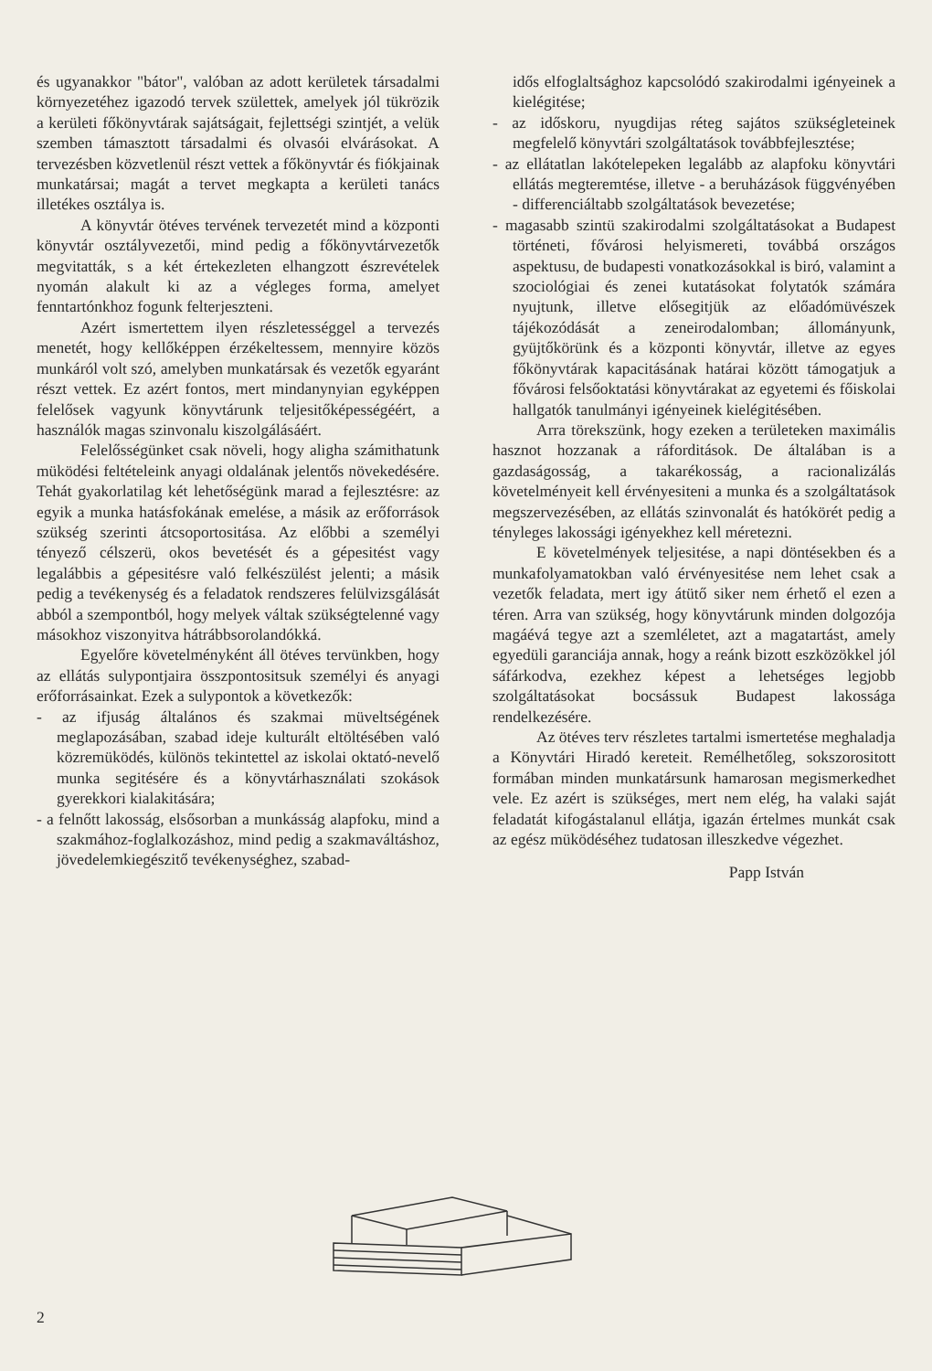és ugyanakkor "bátor", valóban az adott kerületek társadalmi környezetéhez igazodó tervek születtek, amelyek jól tükrözik a kerületi főkönyvtárak sajátságait, fejlettségi szintjét, a velük szemben támasztott társadalmi és olvasói elvárásokat. A tervezésben közvetlenül részt vettek a főkönyvtár és fiókjainak munkatársai; magát a tervet megkapta a kerületi tanács illetékes osztálya is.
A könyvtár ötéves tervének tervezetét mind a központi könyvtár osztályvezetői, mind pedig a főkönyvtárvezetők megvitatták, s a két értekezleten elhangzott észrevételek nyomán alakult ki az a végleges forma, amelyet fenntartónkhoz fogunk felterjeszteni.
Azért ismertettem ilyen részletességgel a tervezés menetét, hogy kellőképpen érzékeltessem, mennyire közös munkáról volt szó, amelyben munkatársak és vezetők egyaránt részt vettek. Ez azért fontos, mert mindanynyian egyképpen felelősek vagyunk könyvtárunk teljesitőképességéért, a használók magas szinvonalu kiszolgálásáért.
Felelősségünket csak növeli, hogy aligha számithatunk müködési feltételeink anyagi oldalának jelentős növekedésére. Tehát gyakorlatilag két lehetőségünk marad a fejlesztésre: az egyik a munka hatásfokának emelése, a másik az erőforrások szükség szerinti átcsoportositása. Az előbbi a személyi tényező célszerü, okos bevetését és a gépesitést vagy legalábbis a gépesitésre való felkészülést jelenti; a másik pedig a tevékenység és a feladatok rendszeres felülvizsgálását abból a szempontból, hogy melyek váltak szükségtelenné vagy másokhoz viszonyitva hátrábbsorolandókká.
Egyelőre követelményként áll ötéves tervünkben, hogy az ellátás sulypontjaira összpontositsuk személyi és anyagi erőforrásainkat. Ezek a sulypontok a következők:
- az ifjuság általános és szakmai müveltségének meglapozásában, szabad ideje kulturált eltöltésében való közremüködés, különös tekintettel az iskolai oktató-nevelő munka segitésére és a könyvtárhasználati szokások gyerekkori kialakitására;
- a felnőtt lakosság, elsősorban a munkásság alapfoku, mind a szakmához-foglalkozáshoz, mind pedig a szakmaváltáshoz, jövedelemkiegészitő tevékenységhez, szabad-
idős elfoglaltsághoz kapcsolódó szakirodalmi igényeinek a kielégitése;
- az időskoru, nyugdijas réteg sajátos szükségleteinek megfelelő könyvtári szolgáltatások továbbfejlesztése;
- az ellátatlan lakótelepeken legalább az alapfoku könyvtári ellátás megteremtése, illetve - a beruházások függvényében - differenciáltabb szolgáltatások bevezetése;
- magasabb szintü szakirodalmi szolgáltatásokat a Budapest történeti, fővárosi helyismereti, továbbá országos aspektusu, de budapesti vonatkozásokkal is biró, valamint a szociológiai és zenei kutatásokat folytatók számára nyujtunk, illetve elősegitjük az előadómüvészek tájékozódását a zeneirodalomban; állományunk, gyüjtőkörünk és a központi könyvtár, illetve az egyes főkönyvtárak kapacitásának határai között támogatjuk a fővárosi felsőoktatási könyvtárakat az egyetemi és főiskolai hallgatók tanulmányi igényeinek kielégitésében.
Arra törekszünk, hogy ezeken a területeken maximális hasznot hozzanak a ráforditások. De általában is a gazdaságosság, a takarékosság, a racionalizálás követelményeit kell érvényesiteni a munka és a szolgáltatások megszervezésében, az ellátás szinvonalát és hatókörét pedig a tényleges lakossági igényekhez kell méretezni.
E követelmények teljesitése, a napi döntésekben és a munkafolyamatokban való érvényesitése nem lehet csak a vezetők feladata, mert igy átütő siker nem érhető el ezen a téren. Arra van szükség, hogy könyvtárunk minden dolgozója magáévá tegye azt a szemléletet, azt a magatartást, amely egyedüli garanciája annak, hogy a reánk bizott eszközökkel jól sáfárkodva, ezekhez képest a lehetséges legjobb szolgáltatásokat bocsássuk Budapest lakossága rendelkezésére.
Az ötéves terv részletes tartalmi ismertetése meghaladja a Könyvtári Hiradó kereteit. Remélhetőleg, sokszorositott formában minden munkatársunk hamarosan megismerkedhet vele. Ez azért is szükséges, mert nem elég, ha valaki saját feladatát kifogástalanul ellátja, igazán értelmes munkát csak az egész müködéséhez tudatosan illeszkedve végezhet.
Papp István
2